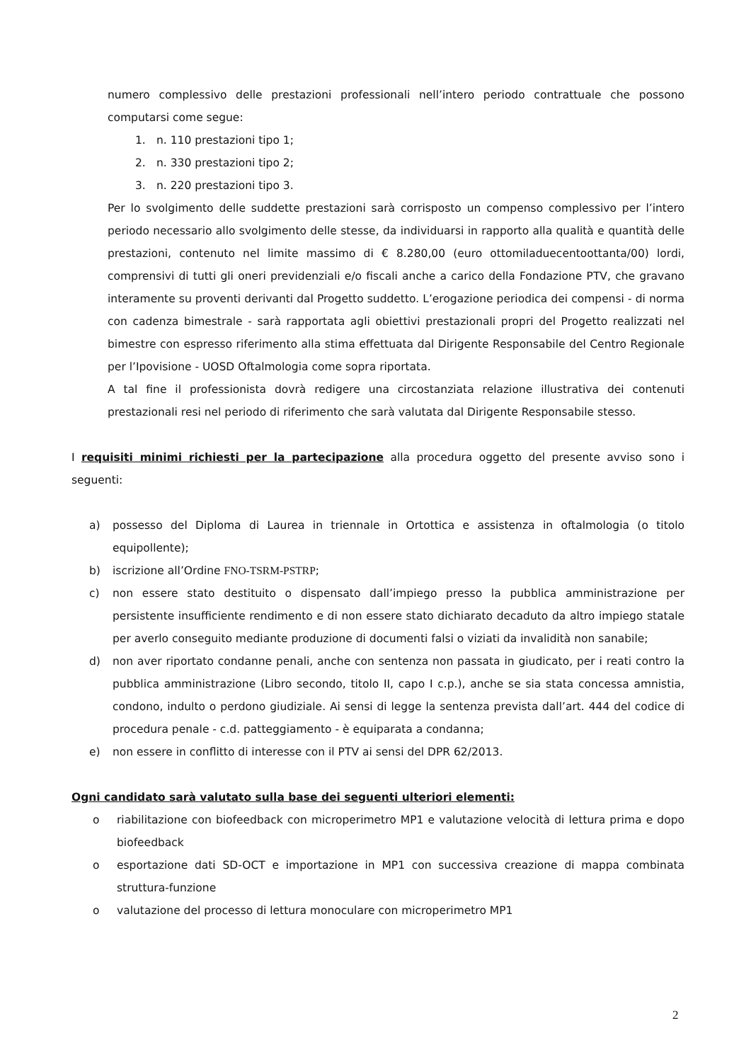numero complessivo delle prestazioni professionali nell’intero periodo contrattuale che possono computarsi come segue:
1. n. 110 prestazioni tipo 1;
2. n. 330 prestazioni tipo 2;
3. n. 220 prestazioni tipo 3.
Per lo svolgimento delle suddette prestazioni sarà corrisposto un compenso complessivo per l’intero periodo necessario allo svolgimento delle stesse, da individuarsi in rapporto alla qualità e quantità delle prestazioni, contenuto nel limite massimo di € 8.280,00 (euro ottomiladuecentoottanta/00) lordi, comprensivi di tutti gli oneri previdenziali e/o fiscali anche a carico della Fondazione PTV, che gravano interamente su proventi derivanti dal Progetto suddetto. L’erogazione periodica dei compensi - di norma con cadenza bimestrale - sarà rapportata agli obiettivi prestazionali propri del Progetto realizzati nel bimestre con espresso riferimento alla stima effettuata dal Dirigente Responsabile del Centro Regionale per l’Ipovisione - UOSD Oftalmologia come sopra riportata.
A tal fine il professionista dovrà redigere una circostanziata relazione illustrativa dei contenuti prestazionali resi nel periodo di riferimento che sarà valutata dal Dirigente Responsabile stesso.
I requisiti minimi richiesti per la partecipazione alla procedura oggetto del presente avviso sono i seguenti:
a) possesso del Diploma di Laurea in triennale in Ortottica e assistenza in oftalmologia (o titolo equipollente);
b) iscrizione all’Ordine FNO-TSRM-PSTRP;
c) non essere stato destituito o dispensato dall’impiego presso la pubblica amministrazione per persistente insufficiente rendimento e di non essere stato dichiarato decaduto da altro impiego statale per averlo conseguito mediante produzione di documenti falsi o viziati da invalidità non sanabile;
d) non aver riportato condanne penali, anche con sentenza non passata in giudicato, per i reati contro la pubblica amministrazione (Libro secondo, titolo II, capo I c.p.), anche se sia stata concessa amnistia, condono, indulto o perdono giudiziale. Ai sensi di legge la sentenza prevista dall’art. 444 del codice di procedura penale - c.d. patteggiamento - è equiparata a condanna;
e) non essere in conflitto di interesse con il PTV ai sensi del DPR 62/2013.
Ogni candidato sarà valutato sulla base dei seguenti ulteriori elementi:
o riabilitazione con biofeedback con microperimetro MP1 e valutazione velocità di lettura prima e dopo biofeedback
o esportazione dati SD-OCT e importazione in MP1 con successiva creazione di mappa combinata struttura-funzione
o valutazione del processo di lettura monoculare con microperimetro MP1
2